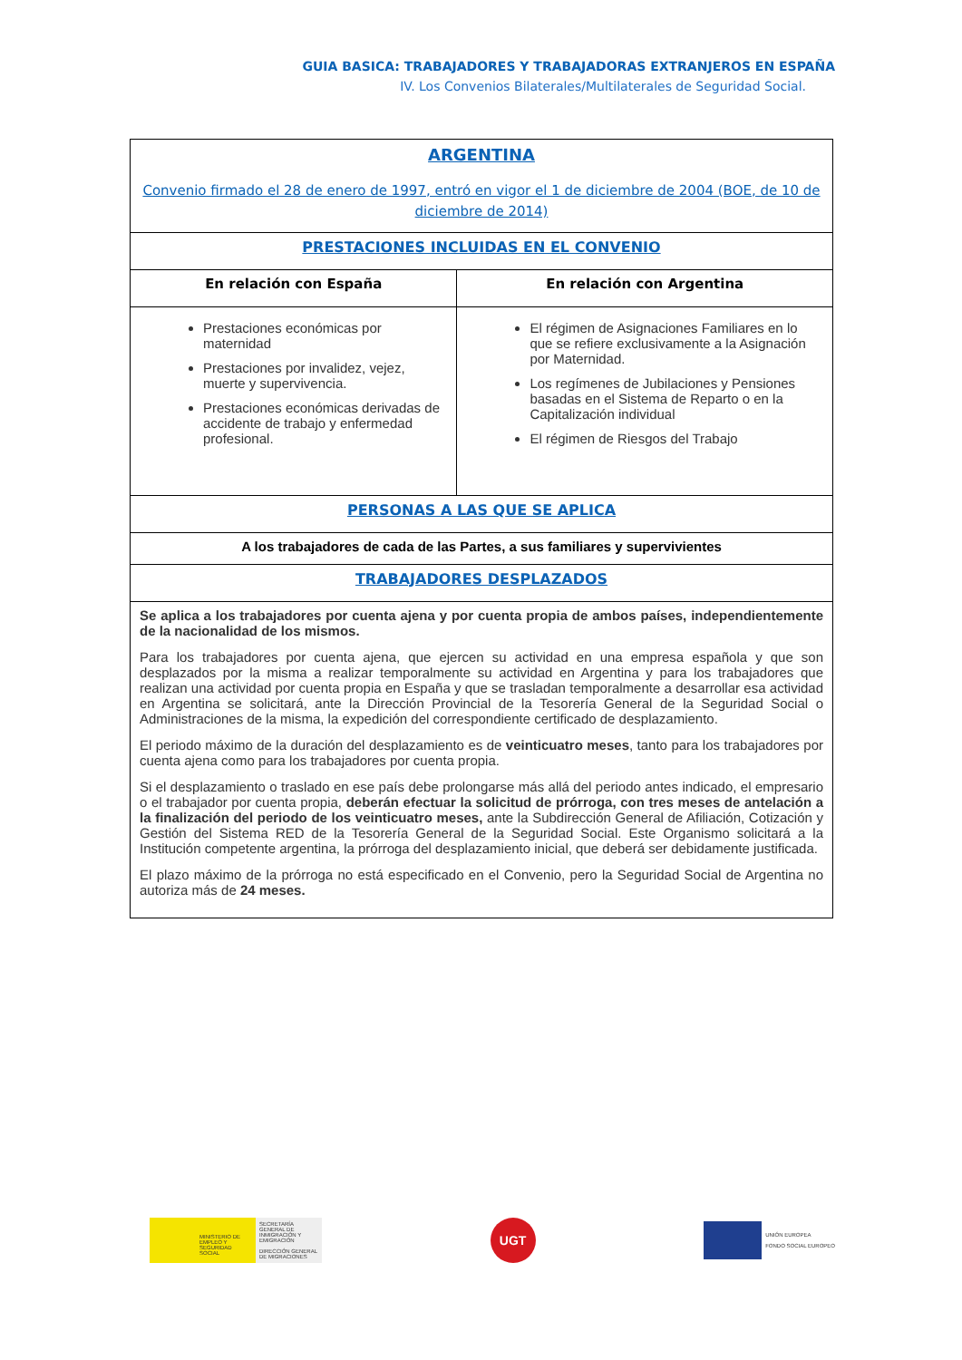GUIA BASICA: TRABAJADORES Y TRABAJADORAS EXTRANJEROS EN ESPAÑA
IV. Los Convenios Bilaterales/Multilaterales de Seguridad Social.
| ARGENTINA Convenio firmado el 28 de enero de 1997, entró en vigor el 1 de diciembre de 2004 (BOE, de 10 de diciembre de 2014) | |
| PRESTACIONES INCLUIDAS EN EL CONVENIO | |
| En relación con España | En relación con Argentina |
| Prestaciones económicas por maternidad Prestaciones por invalidez, vejez, muerte y supervivencia. Prestaciones económicas derivadas de accidente de trabajo y enfermedad profesional. | El régimen de Asignaciones Familiares en lo que se refiere exclusivamente a la Asignación por Maternidad. Los regímenes de Jubilaciones y Pensiones basadas en el Sistema de Reparto o en la Capitalización individual El régimen de Riesgos del Trabajo |
| PERSONAS A LAS QUE SE APLICA | |
| A los trabajadores de cada de las Partes, a sus familiares y supervivientes | |
| TRABAJADORES DESPLAZADOS | |
| Se aplica a los trabajadores por cuenta ajena y por cuenta propia de ambos países, independientemente de la nacionalidad de los mismos. Para los trabajadores por cuenta ajena, que ejercen su actividad en una empresa española y que son desplazados por la misma a realizar temporalmente su actividad en Argentina y para los trabajadores que realizan una actividad por cuenta propia en España y que se trasladan temporalmente a desarrollar esa actividad en Argentina se solicitará, ante la Dirección Provincial de la Tesorería General de la Seguridad Social o Administraciones de la misma, la expedición del correspondiente certificado de desplazamiento. El periodo máximo de la duración del desplazamiento es de veinticuatro meses , tanto para los trabajadores por cuenta ajena como para los trabajadores por cuenta propia. Si el desplazamiento o traslado en ese país debe prolongarse más allá del periodo antes indicado, el empresario o el trabajador por cuenta propia, deberán efectuar la solicitud de prórroga, con tres meses de antelación a la finalización del periodo de los veinticuatro meses, ante la Subdirección General de Afiliación, Cotización y Gestión del Sistema RED de la Tesorería General de la Seguridad Social. Este Organismo solicitará a la Institución competente argentina, la prórroga del desplazamiento inicial, que deberá ser debidamente justificada. El plazo máximo de la prórroga no está especificado en el Convenio, pero la Seguridad Social de Argentina no autoriza más de 24 meses. | |
MINISTERIO DE EMPLEO Y SEGURIDAD SOCIAL
SECRETARÍA GENERAL DE INMIGRACIÓN Y EMIGRACIÓN
DIRECCIÓN GENERAL DE MIGRACIONES
UGT
UNIÓN EUROPEA
FONDO SOCIAL EUROPEO